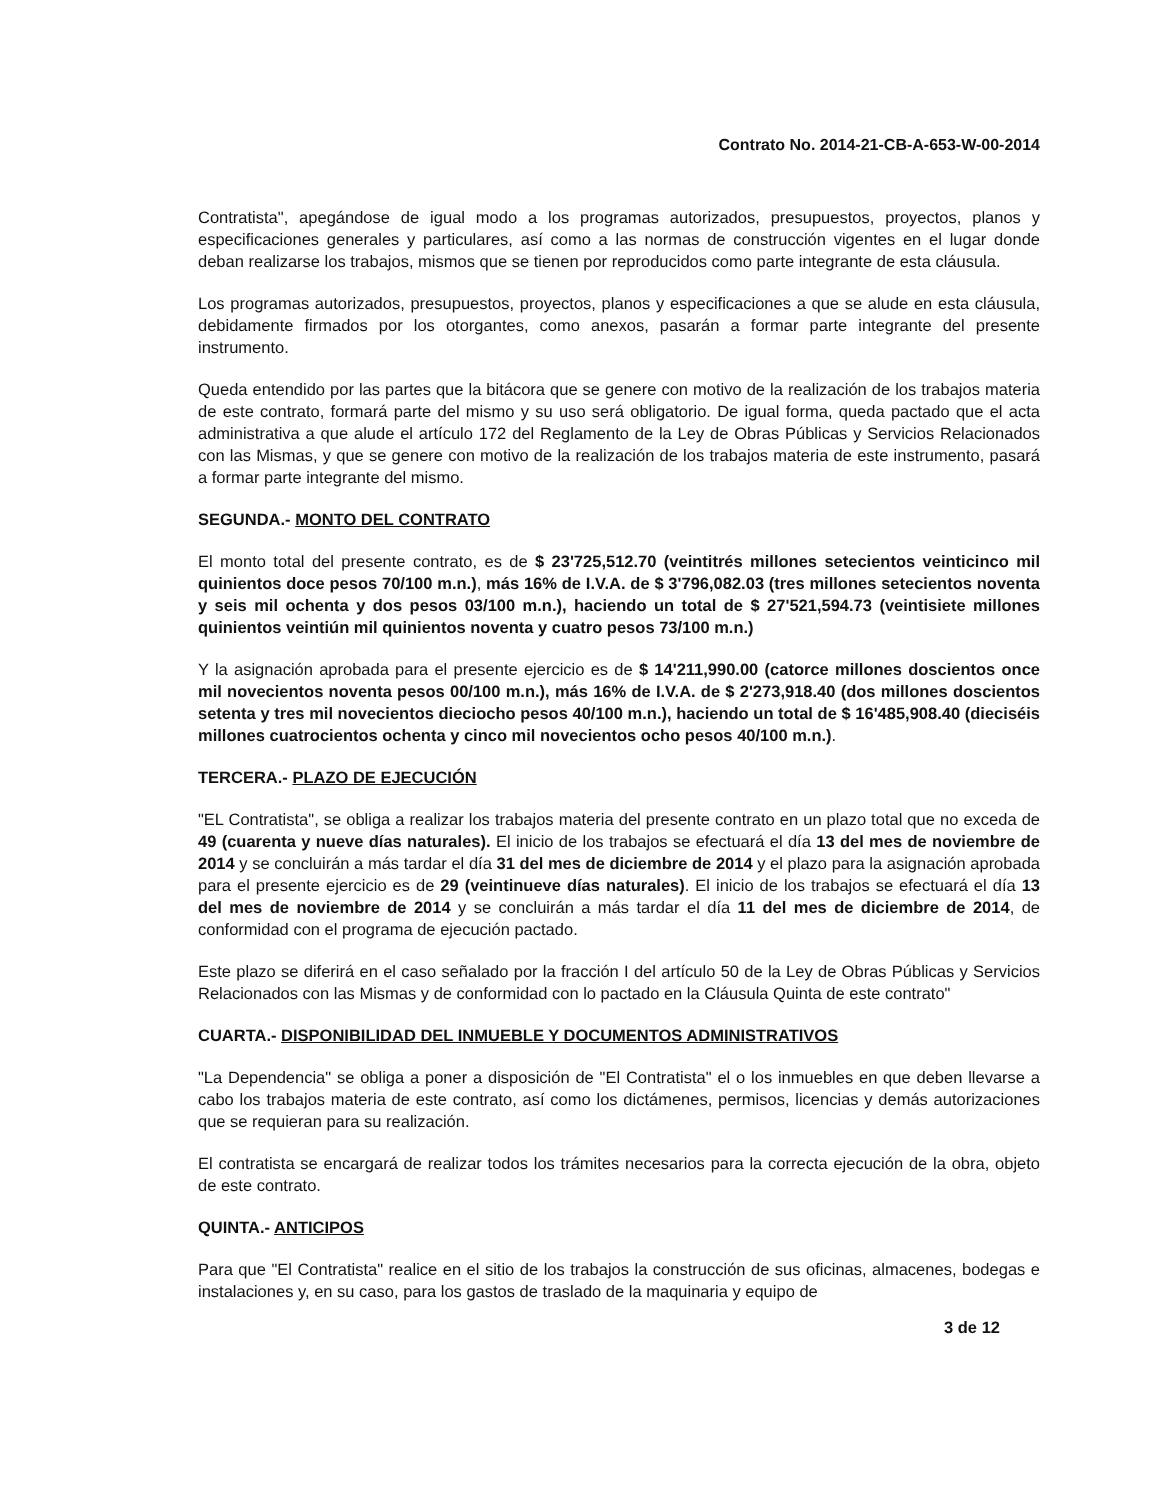Contrato No. 2014-21-CB-A-653-W-00-2014
Contratista", apegándose de igual modo a los programas autorizados, presupuestos, proyectos, planos y especificaciones generales y particulares, así como a las normas de construcción vigentes en el lugar donde deban realizarse los trabajos, mismos que se tienen por reproducidos como parte integrante de esta cláusula.
Los programas autorizados, presupuestos, proyectos, planos y especificaciones a que se alude en esta cláusula, debidamente firmados por los otorgantes, como anexos, pasarán a formar parte integrante del presente instrumento.
Queda entendido por las partes que la bitácora que se genere con motivo de la realización de los trabajos materia de este contrato, formará parte del mismo y su uso será obligatorio. De igual forma, queda pactado que el acta administrativa a que alude el artículo 172 del Reglamento de la Ley de Obras Públicas y Servicios Relacionados con las Mismas, y que se genere con motivo de la realización de los trabajos materia de este instrumento, pasará a formar parte integrante del mismo.
SEGUNDA.- MONTO DEL CONTRATO
El monto total del presente contrato, es de $ 23'725,512.70 (veintitrés millones setecientos veinticinco mil quinientos doce pesos 70/100 m.n.), más 16% de I.V.A. de $ 3'796,082.03 (tres millones setecientos noventa y seis mil ochenta y dos pesos 03/100 m.n.), haciendo un total de $ 27'521,594.73 (veintisiete millones quinientos veintiún mil quinientos noventa y cuatro pesos 73/100 m.n.)
Y la asignación aprobada para el presente ejercicio es de $ 14'211,990.00 (catorce millones doscientos once mil novecientos noventa pesos 00/100 m.n.), más 16% de I.V.A. de $ 2'273,918.40 (dos millones doscientos setenta y tres mil novecientos dieciocho pesos 40/100 m.n.), haciendo un total de $ 16'485,908.40 (dieciséis millones cuatrocientos ochenta y cinco mil novecientos ocho pesos 40/100 m.n.).
TERCERA.- PLAZO DE EJECUCIÓN
"EL Contratista", se obliga a realizar los trabajos materia del presente contrato en un plazo total que no exceda de 49 (cuarenta y nueve días naturales). El inicio de los trabajos se efectuará el día 13 del mes de noviembre de 2014 y se concluirán a más tardar el día 31 del mes de diciembre de 2014 y el plazo para la asignación aprobada para el presente ejercicio es de 29 (veintinueve días naturales). El inicio de los trabajos se efectuará el día 13 del mes de noviembre de 2014 y se concluirán a más tardar el día 11 del mes de diciembre de 2014, de conformidad con el programa de ejecución pactado.
Este plazo se diferirá en el caso señalado por la fracción I del artículo 50 de la Ley de Obras Públicas y Servicios Relacionados con las Mismas y de conformidad con lo pactado en la Cláusula Quinta de este contrato"
CUARTA.- DISPONIBILIDAD DEL INMUEBLE Y DOCUMENTOS ADMINISTRATIVOS
"La Dependencia" se obliga a poner a disposición de "El Contratista" el o los inmuebles en que deben llevarse a cabo los trabajos materia de este contrato, así como los dictámenes, permisos, licencias y demás autorizaciones que se requieran para su realización.
El contratista se encargará de realizar todos los trámites necesarios para la correcta ejecución de la obra, objeto de este contrato.
QUINTA.- ANTICIPOS
Para que "El Contratista" realice en el sitio de los trabajos la construcción de sus oficinas, almacenes, bodegas e instalaciones y, en su caso, para los gastos de traslado de la maquinaria y equipo de
3 de 12